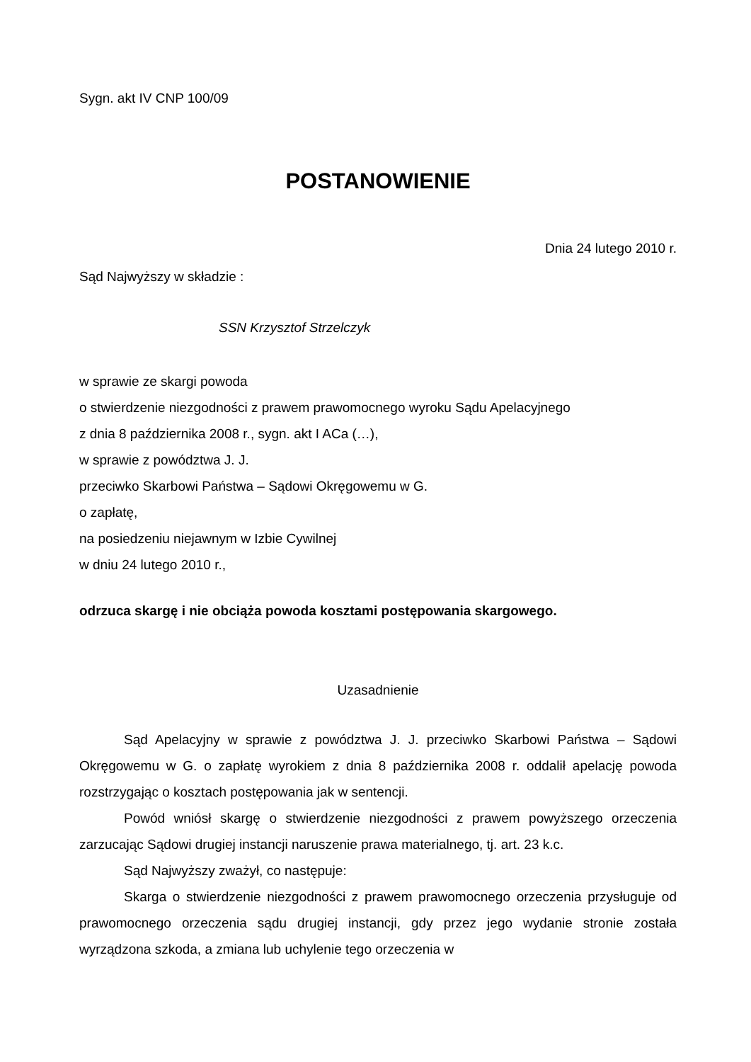Sygn. akt IV CNP 100/09
POSTANOWIENIE
Dnia 24 lutego 2010 r.
Sąd Najwyższy w składzie :
SSN Krzysztof Strzelczyk
w sprawie ze skargi powoda
o stwierdzenie niezgodności z prawem prawomocnego wyroku Sądu Apelacyjnego
z dnia 8 października 2008 r., sygn. akt I ACa (…),
w sprawie z powództwa J. J.
przeciwko Skarbowi Państwa – Sądowi Okręgowemu w G.
o zapłatę,
na posiedzeniu niejawnym w Izbie Cywilnej
w dniu 24 lutego 2010 r.,
odrzuca skargę i nie obciąża powoda kosztami postępowania skargowego.
Uzasadnienie
Sąd Apelacyjny w sprawie z powództwa J. J. przeciwko Skarbowi Państwa – Sądowi Okręgowemu w G. o zapłatę wyrokiem z dnia 8 października 2008 r. oddalił apelację powoda rozstrzygając o kosztach postępowania jak w sentencji.
Powód wniósł skargę o stwierdzenie niezgodności z prawem powyższego orzeczenia zarzucając Sądowi drugiej instancji naruszenie prawa materialnego, tj. art. 23 k.c.
Sąd Najwyższy zważył, co następuje:
Skarga o stwierdzenie niezgodności z prawem prawomocnego orzeczenia przysługuje od prawomocnego orzeczenia sądu drugiej instancji, gdy przez jego wydanie stronie została wyrządzona szkoda, a zmiana lub uchylenie tego orzeczenia w